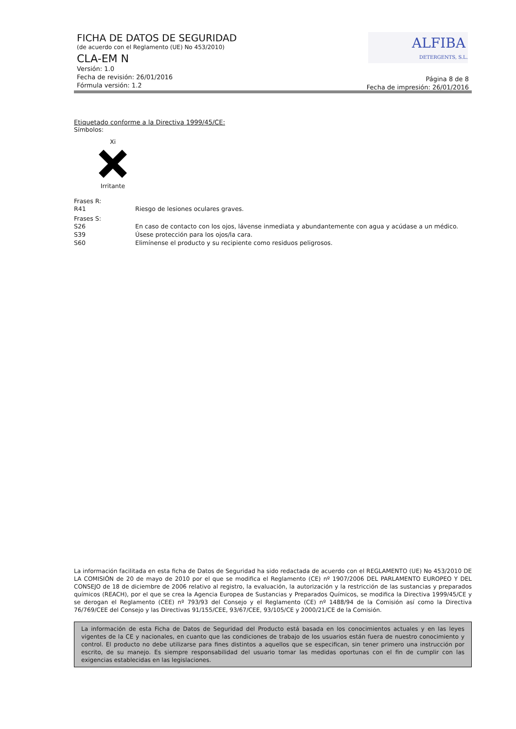FICHA DE DATOS DE SEGURIDAD
(de acuerdo con el Reglamento (UE) No 453/2010)
CLA-EM N
Versión: 1.0
Fecha de revisión: 26/01/2016
Fórmula versión: 1.2
Página 8 de 8
Fecha de impresión: 26/01/2016
ALFIBA
DETERGENTS, S.L.
Etiquetado conforme a la Directiva 1999/45/CE:
Símbolos:
Xi Irritante
Frases R:
R41 Riesgo de lesiones oculares graves.
Frases S:
S26 En caso de contacto con los ojos, lávense inmediata y abundantemente con agua y acúdase a un médico.
S39 Úsese protección para los ojos/la cara.
S60 Elimínense el producto y su recipiente como residuos peligrosos.
La información facilitada en esta ficha de Datos de Seguridad ha sido redactada de acuerdo con el REGLAMENTO (UE) No 453/2010 DE LA COMISIÓN de 20 de mayo de 2010 por el que se modifica el Reglamento (CE) nº 1907/2006 DEL PARLAMENTO EUROPEO Y DEL CONSEJO de 18 de diciembre de 2006 relativo al registro, la evaluación, la autorización y la restricción de las sustancias y preparados químicos (REACH), por el que se crea la Agencia Europea de Sustancias y Preparados Químicos, se modifica la Directiva 1999/45/CE y se derogan el Reglamento (CEE) nº 793/93 del Consejo y el Reglamento (CE) nº 1488/94 de la Comisión así como la Directiva 76/769/CEE del Consejo y las Directivas 91/155/CEE, 93/67/CEE, 93/105/CE y 2000/21/CE de la Comisión.
La información de esta Ficha de Datos de Seguridad del Producto está basada en los conocimientos actuales y en las leyes vigentes de la CE y nacionales, en cuanto que las condiciones de trabajo de los usuarios están fuera de nuestro conocimiento y control. El producto no debe utilizarse para fines distintos a aquellos que se especifican, sin tener primero una instrucción por escrito, de su manejo. Es siempre responsabilidad del usuario tomar las medidas oportunas con el fin de cumplir con las exigencias establecidas en las legislaciones.